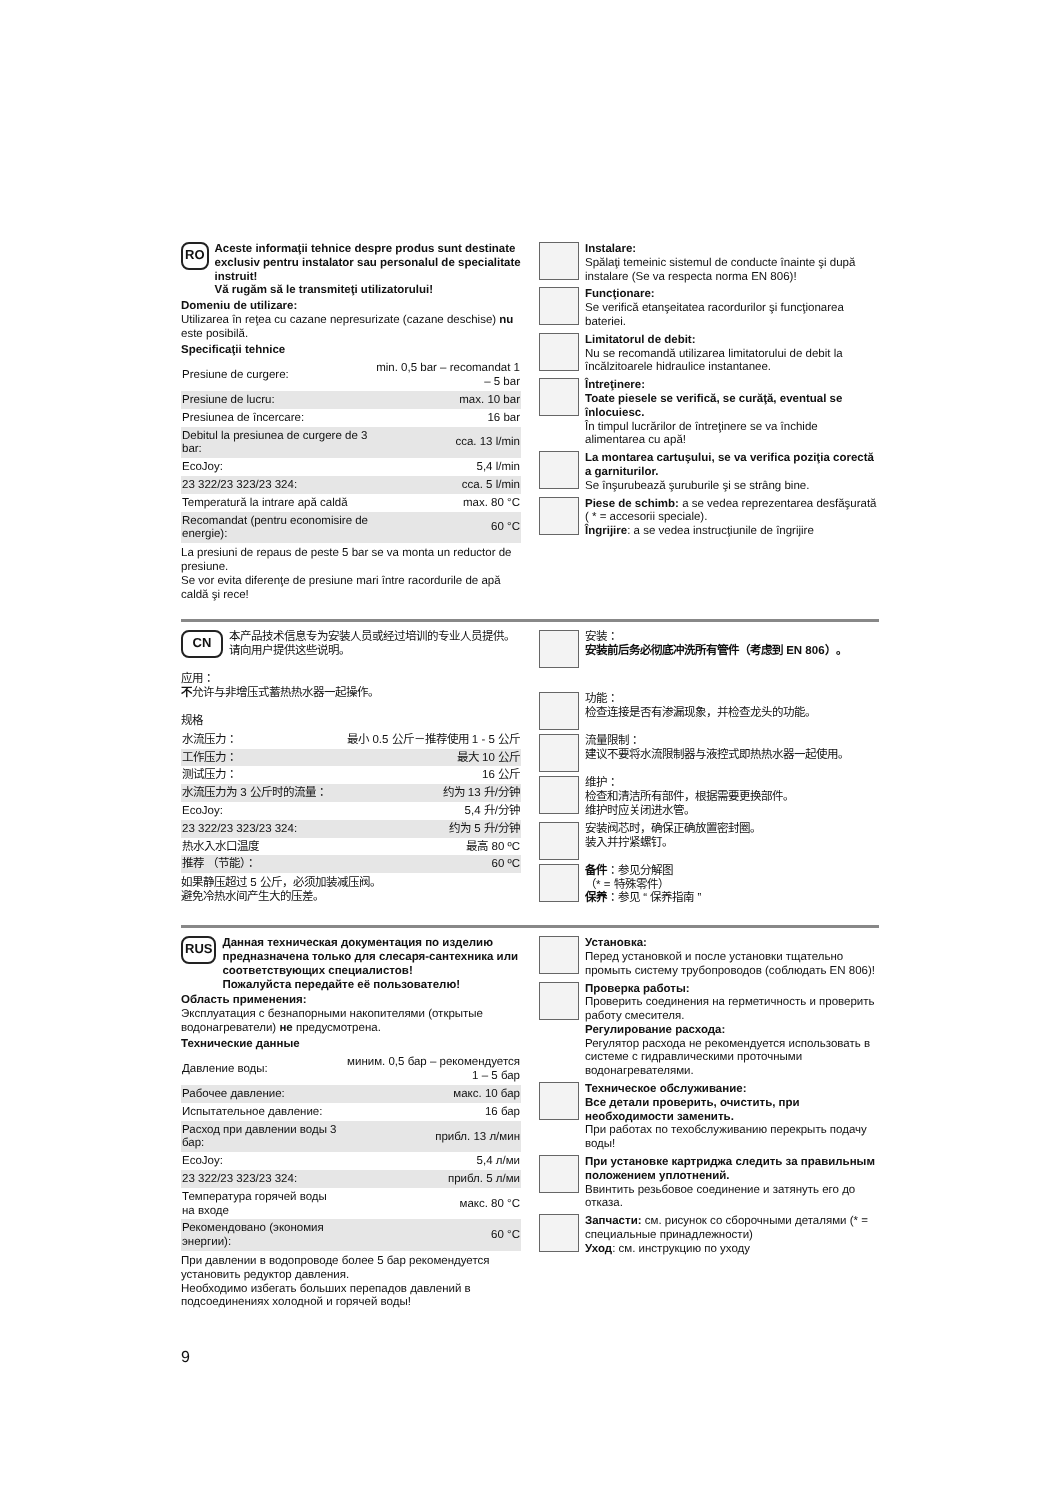RO
Aceste informaţii tehnice despre produs sunt destinate exclusiv pentru instalator sau personalul de specialitate instruit!
Vă rugăm să le transmiteţi utilizatorului!
Domeniu de utilizare:
Utilizarea în reţea cu cazane nepresurizate (cazane deschise) nu este posibilă.
Specificaţii tehnice
| Presiune de curgere: | min. 0,5 bar – recomandat 1 – 5 bar |
| Presiune de lucru: | max. 10 bar |
| Presiunea de încercare: | 16 bar |
| Debitul la presiunea de curgere de 3 bar: | cca. 13 l/min |
| EcoJoy: | 5,4 l/min |
| 23 322/23 323/23 324: | cca. 5 l/min |
| Temperatură la intrare apă caldă | max. 80 °C |
| Recomandat (pentru economisire de energie): | 60 °C |
La presiuni de repaus de peste 5 bar se va monta un reductor de presiune.
Se vor evita diferenţe de presiune mari între racordurile de apă caldă şi rece!
Instalare:
Spălaţi temeinic sistemul de conducte înainte şi după instalare (Se va respecta norma EN 806)!
Funcţionare:
Se verifică etanşeitatea racordurilor şi funcţionarea bateriei.
Limitatorul de debit:
Nu se recomandă utilizarea limitatorului de debit la încălzitoarele hidraulice instantanee.
Întreţinere:
Toate piesele se verifică, se curăţă, eventual se înlocuiesc.
În timpul lucrărilor de întreţinere se va închide alimentarea cu apă!
La montarea cartuşului, se va verifica poziţia corectă a garniturilor.
Se înşurubează şuruburile şi se strâng bine.
Piese de schimb: a se vedea reprezentarea desfăşurată ( * = accesorii speciale).
Îngrijire: a se vedea instrucţiunile de îngrijire
CN
本产品技术信息专为安装人员或经过培训的专业人员提供。
请向用户提供这些说明。
应用：
不允许与非增压式蓄热热水器一起操作。
规格
| 水流压力： | 最小 0.5 公斤－推荐使用 1 - 5 公斤 |
| 工作压力： | 最大 10 公斤 |
| 测试压力： | 16 公斤 |
| 水流压力为 3 公斤时的流量： | 约为 13 升/分钟 |
| EcoJoy: | 5,4 升/分钟 |
| 23 322/23 323/23 324: | 约为 5 升/分钟 |
| 热水入水口温度 | 最高 80 ºC |
| 推荐 （节能）： | 60 ºC |
如果静压超过 5 公斤，必须加装减压阀。
避免冷热水间产生大的压差。
安装：
安装前后务必彻底冲洗所有管件（考虑到 EN 806）。
功能：
检查连接是否有渗漏现象，并检查龙头的功能。
流量限制：
建议不要将水流限制器与液控式即热热水器一起使用。
维护：
检查和清洁所有部件，根据需要更换部件。
维护时应关闭进水管。
安装阀芯时，确保正确放置密封圈。
装入并拧紧螺钉。
备件：参见分解图
（* = 特殊零件）
保养：参见 “ 保养指南 ”
RUS
Данная техническая документация по изделию предназначена только для слесаря-сантехника или соответствующих специалистов!
Пожалуйста передайте её пользователю!
Область применения:
Эксплуатация с безнапорными накопителями (открытые водонагреватели) не предусмотрена.
Технические данные
| Давление воды: | миним. 0,5 бар – рекомендуется 1 – 5 бар |
| Рабочее давление: | макс. 10 бар |
| Испытательное давление: | 16 бар |
| Расход при давлении воды 3 бар: | прибл. 13 л/мин |
| EcoJoy: | 5,4 л/ми |
| 23 322/23 323/23 324: | прибл. 5 л/ми |
| Температура горячей воды на входе | макс. 80 °C |
| Рекомендовано (экономия энергии): | 60 °C |
При давлении в водопроводе более 5 бар рекомендуется установить редуктор давления.
Необходимо избегать больших перепадов давлений в подсоединениях холодной и горячей воды!
Установка:
Перед установкой и после установки тщательно промыть систему трубопроводов (соблюдать EN 806)!
Проверка работы:
Проверить соединения на герметичность и проверить работу смесителя.
Регулирование расхода:
Регулятор расхода не рекомендуется использовать в системе с гидравлическими проточными водонагревателями.
Техническое обслуживание:
Все детали проверить, очистить, при необходимости заменить.
При работах по техобслуживанию перекрыть подачу воды!
При установке картриджа следить за правильным положением уплотнений.
Ввинтить резьбовое соединение и затянуть его до отказа.
Запчасти: см. рисунок со сборочными деталями (* = специальные принадлежности)
Уход: см. инструкцию по уходу
9